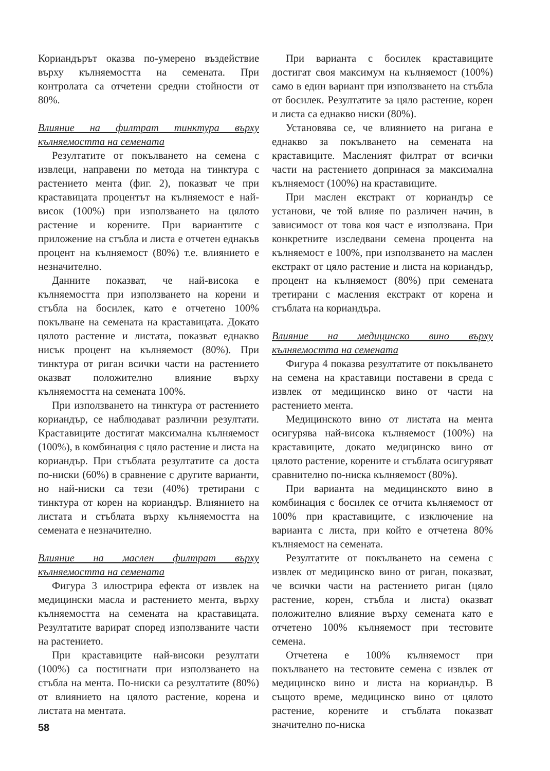Кориандърът оказва по-умерено въздействие върху кълняемостта на семената. При контролата са отчетени средни стойности от 80%.
Влияние на филтрат тинктура върху кълняемостта на семената
Резултатите от покълването на семена с извлеци, направени по метода на тинктура с растението мента (фиг. 2), показват че при краставицата процентът на кълняемост е най-висок (100%) при използването на цялото растение и корените. При вариантите с приложение на стъбла и листа е отчетен еднакъв процент на кълняемост (80%) т.е. влиянието е незначително.
Данните показват, че най-висока е кълняемостта при използването на корени и стъбла на босилек, като е отчетено 100% покълване на семената на краставицата. Докато цялото растение и листата, показват еднакво нисък процент на кълняемост (80%). При тинктура от риган всички части на растението оказват положително влияние върху кълняемостта на семената 100%.
При използването на тинктура от растението кориандър, се наблюдават различни резултати. Краставиците достигат максимална кълняемост (100%), в комбинация с цяло растение и листа на кориандър. При стъблата резултатите са доста по-ниски (60%) в сравнение с другите варианти, но най-ниски са тези (40%) третирани с тинктура от корен на кориандър. Влиянието на листата и стъблата върху кълняемостта на семената е незначително.
Влияние на маслен филтрат върху кълняемостта на семената
Фигура 3 илюстрира ефекта от извлек на медицински масла и растението мента, върху кълняемостта на семената на краставицата. Резултатите варират според използваните части на растението.
При краставиците най-високи резултати (100%) са постигнати при използването на стъбла на мента. По-ниски са резултатите (80%) от влиянието на цялото растение, корена и листата на ментата.
При варианта с босилек краставиците достигат своя максимум на кълняемост (100%) само в един вариант при използването на стъбла от босилек. Резултатите за цяло растение, корен и листа са еднакво ниски (80%).
Установява се, че влиянието на ригана е еднакво за покълването на семената на краставиците. Масленият филтрат от всички части на растението допринася за максимална кълняемост (100%) на краставиците.
При маслен екстракт от кориандър се установи, че той влияе по различен начин, в зависимост от това коя част е използвана. При конкретните изследвани семена процента на кълняемост е 100%, при използването на маслен екстракт от цяло растение и листа на кориандър, процент на кълняемост (80%) при семената третирани с масления екстракт от корена и стъблата на кориандъра.
Влияние на медицинско вино върху кълняемостта на семената
Фигура 4 показва резултатите от покълването на семена на краставици поставени в среда с извлек от медицинско вино от части на растението мента.
Медицинското вино от листата на мента осигурява най-висока кълняемост (100%) на краставиците, докато медицинско вино от цялото растение, корените и стъблата осигуряват сравнително по-ниска кълняемост (80%).
При варианта на медицинското вино в комбинация с босилек се отчита кълняемост от 100% при краставиците, с изключение на варианта с листа, при който е отчетена 80% кълняемост на семената.
Резултатите от покълването на семена с извлек от медицинско вино от риган, показват, че всички части на растението риган (цяло растение, корен, стъбла и листа) оказват положително влияние върху семената като е отчетено 100% кълняемост при тестовите семена.
Отчетена е 100% кълняемост при покълването на тестовите семена с извлек от медицинско вино и листа на кориандър. В същото време, медицинско вино от цялото растение, корените и стъблата показват значително по-ниска
58